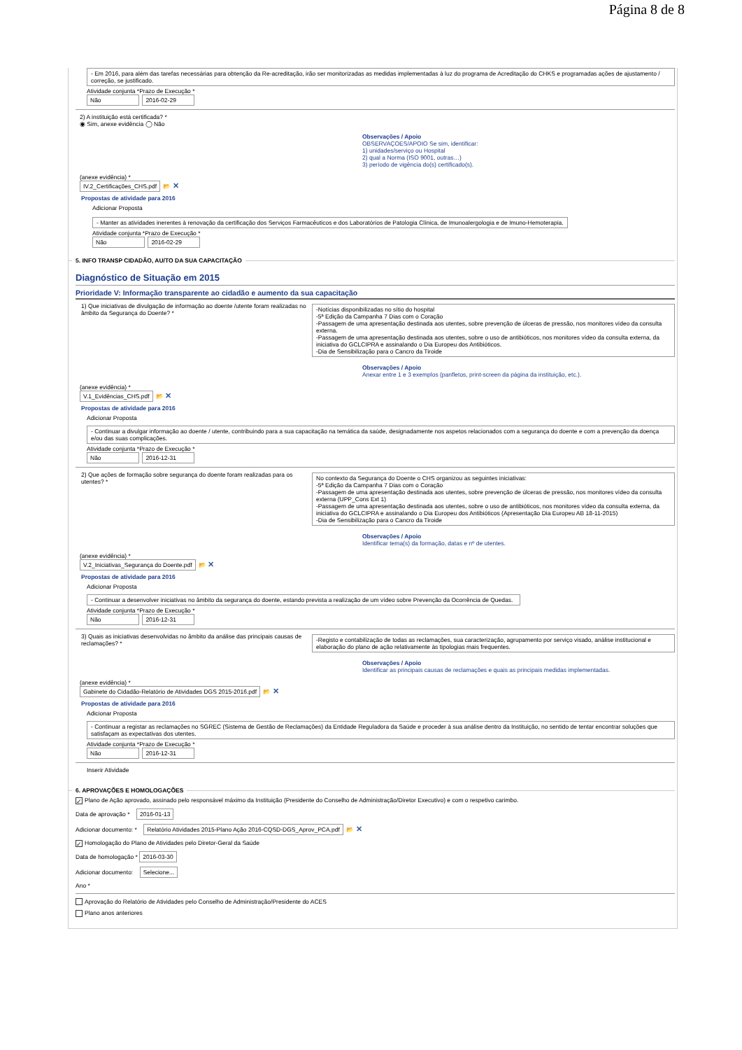Página 8 de 8
- Em 2016, para além das tarefas necessárias para obtenção da Re-acreditação, irão ser monitorizadas as medidas implementadas à luz do programa de Acreditação do CHKS e programadas ações de ajustamento / correção, se justificado.
Atividade conjunta *Prazo de Execução *
Não 2016-02-29
2) A instituição está certificada? *
◉ Sim, anexe evidência ◯ Não
Observações / Apoio
OBSERVAÇOES/APOIO Se sim, identificar:
1) unidades/serviço ou Hospital
2) qual a Norma (ISO 9001, outras…)
3) período de vigência do(s) certificado(s).
(anexe evidência) *
IV.2_Certificações_CHS.pdf 📂 ✕
Propostas de atividade para 2016
Adicionar Proposta
- Manter as atividades inerentes à renovação da certificação dos Serviços Farmacêuticos e dos Laboratórios de Patologia Clínica, de Imunoalergologia e de Imuno-Hemoterapia.
Atividade conjunta *Prazo de Execução *
Não 2016-02-29
5. INFO TRANSP CIDADÃO, AU/TO DA SUA CAPACITAÇÃO
Diagnóstico de Situação em 2015
Prioridade V: Informação transparente ao cidadão e aumento da sua capacitação
1) Que iniciativas de divulgação de informação ao doente /utente foram realizadas no âmbito da Segurança do Doente? *
-Notícias disponibilizadas no sítio do hospital
-5ª Edição da Campanha 7 Dias com o Coração
-Passagem de uma apresentação destinada aos utentes, sobre prevenção de úlceras de pressão, nos monitores vídeo da consulta externa.
-Passagem de uma apresentação destinada aos utentes, sobre o uso de antibióticos, nos monitores vídeo da consulta externa, da iniciativa do GCLCIPRA e assinalando o Dia Europeu dos Antibióticos.
-Dia de Sensibilização para o Cancro da Tiroide
Observações / Apoio
Anexar entre 1 e 3 exemplos (panfletos, print-screen da página da instituição, etc.).
(anexe evidência) *
V.1_Evidências_CHS.pdf 📂 ✕
Propostas de atividade para 2016
Adicionar Proposta
- Continuar a divulgar informação ao doente / utente, contribuindo para a sua capacitação na temática da saúde, designadamente nos aspetos relacionados com a segurança do doente e com a prevenção da doença e/ou das suas complicações.
Atividade conjunta *Prazo de Execução *
Não 2016-12-31
2) Que ações de formação sobre segurança do doente foram realizadas para os utentes? *
No contexto da Segurança do Doente o CHS organizou as seguintes iniciativas:
-5ª Edição da Campanha 7 Dias com o Coração
-Passagem de uma apresentação destinada aos utentes, sobre prevenção de úlceras de pressão, nos monitores vídeo da consulta externa (UPP_Cons Ext 1)
-Passagem de uma apresentação destinada aos utentes, sobre o uso de antibióticos, nos monitores vídeo da consulta externa, da iniciativa do GCLCIPRA e assinalando o Dia Europeu dos Antibióticos (Apresentação Dia Europeu AB 18-11-2015)
-Dia de Sensibilização para o Cancro da Tiroide
Observações / Apoio
Identificar tema(s) da formação, datas e nº de utentes.
(anexe evidência) *
V.2_Iniciativas_Segurança do Doente.pdf 📂 ✕
Propostas de atividade para 2016
Adicionar Proposta
- Continuar a desenvolver iniciativas no âmbito da segurança do doente, estando prevista a realização de um vídeo sobre Prevenção da Ocorrência de Quedas.
Atividade conjunta *Prazo de Execução *
Não 2016-12-31
3) Quais as iniciativas desenvolvidas no âmbito da análise das principais causas de reclamações? *
-Registo e contabilização de todas as reclamações, sua caracterização, agrupamento por serviço visado, análise institucional e elaboração do plano de ação relativamente às tipologias mais frequentes.
Observações / Apoio
Identificar as principais causas de reclamações e quais as principais medidas implementadas.
(anexe evidência) *
Gabinete do Cidadão-Relatório de Atividades DGS 2015-2016.pdf 📂 ✕
Propostas de atividade para 2016
Adicionar Proposta
- Continuar a registar as reclamações no SGREC (Sistema de Gestão de Reclamações) da Entidade Reguladora da Saúde e proceder à sua análise dentro da Instituição, no sentido de tentar encontrar soluções que satisfaçam as expectativas dos utentes.
Atividade conjunta *Prazo de Execução *
Não 2016-12-31
Inserir Atividade
6. APROVAÇÕES E HOMOLOGAÇÕES
✓ Plano de Ação aprovado, assinado pelo responsável máximo da Instituição (Presidente do Conselho de Administração/Diretor Executivo) e com o respetivo carimbo.
Data de aprovação * 2016-01-13
Adicionar documento: * Relatório Atividades 2015-Plano Ação 2016-CQSD-DGS_Aprov_PCA.pdf 📂 ✕
✓ Homologação do Plano de Atividades pelo Diretor-Geral da Saúde
Data de homologação * 2016-03-30
Adicionar documento: Selecione...
Ano *
Aprovação do Relatório de Atividades pelo Conselho de Administração/Presidente do ACES
Plano anos anteriores